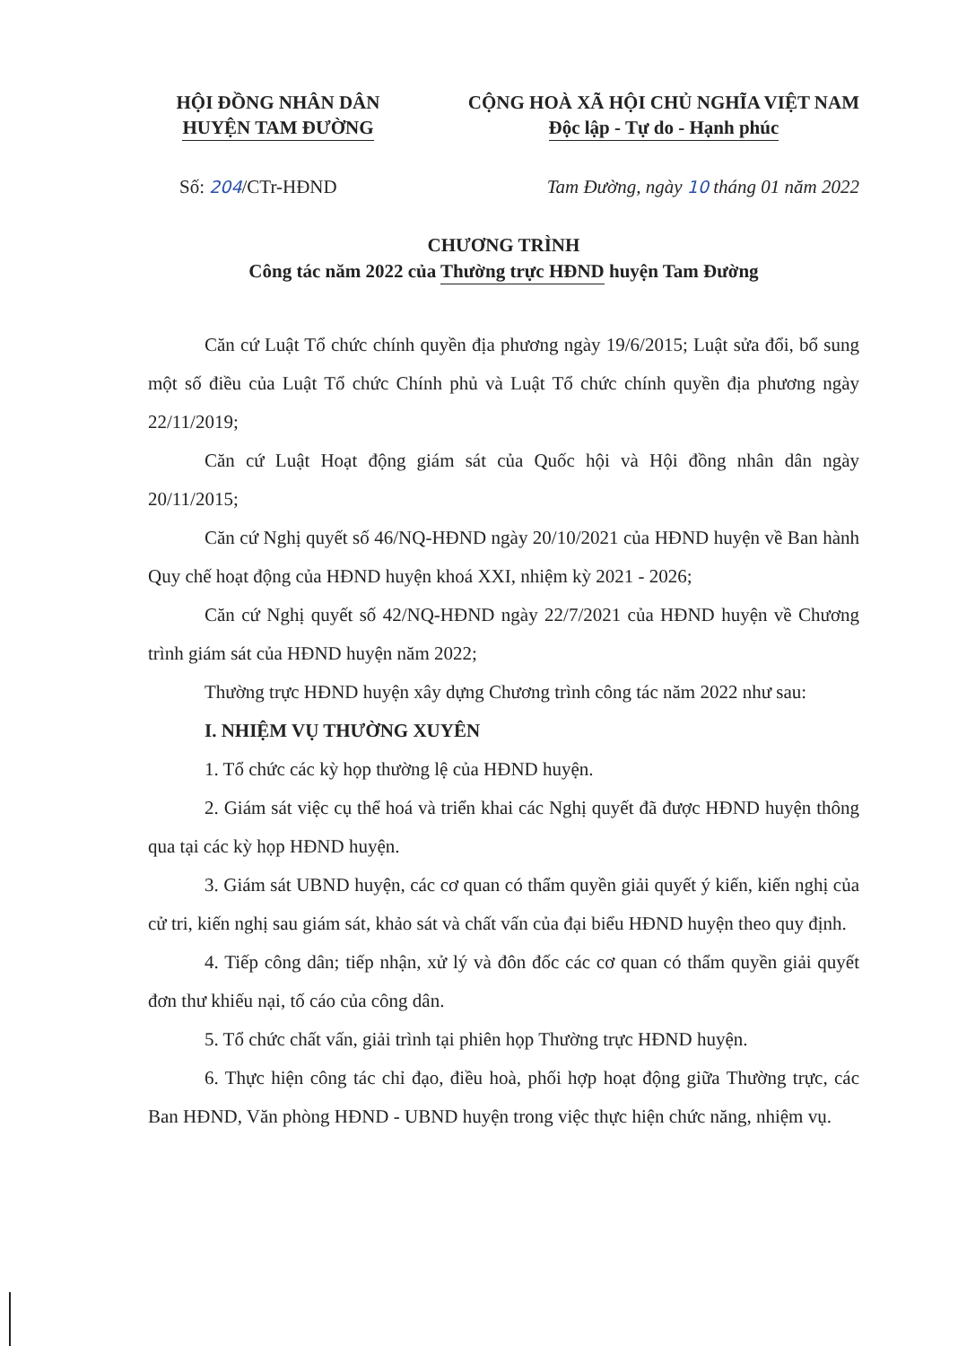HỘI ĐỒNG NHÂN DÂN
HUYỆN TAM ĐƯỜNG
CỘNG HOÀ XÃ HỘI CHỦ NGHĨA VIỆT NAM
Độc lập - Tự do - Hạnh phúc
Số: 204/CTr-HĐND Tam Đường, ngày 10 tháng 01 năm 2022
CHƯƠNG TRÌNH
Công tác năm 2022 của Thường trực HĐND huyện Tam Đường
Căn cứ Luật Tổ chức chính quyền địa phương ngày 19/6/2015; Luật sửa đổi, bổ sung một số điều của Luật Tổ chức Chính phủ và Luật Tổ chức chính quyền địa phương ngày 22/11/2019;
Căn cứ Luật Hoạt động giám sát của Quốc hội và Hội đồng nhân dân ngày 20/11/2015;
Căn cứ Nghị quyết số 46/NQ-HĐND ngày 20/10/2021 của HĐND huyện về Ban hành Quy chế hoạt động của HĐND huyện khoá XXI, nhiệm kỳ 2021 - 2026;
Căn cứ Nghị quyết số 42/NQ-HĐND ngày 22/7/2021 của HĐND huyện về Chương trình giám sát của HĐND huyện năm 2022;
Thường trực HĐND huyện xây dựng Chương trình công tác năm 2022 như sau:
I. NHIỆM VỤ THƯỜNG XUYÊN
1. Tổ chức các kỳ họp thường lệ của HĐND huyện.
2. Giám sát việc cụ thể hoá và triển khai các Nghị quyết đã được HĐND huyện thông qua tại các kỳ họp HĐND huyện.
3. Giám sát UBND huyện, các cơ quan có thẩm quyền giải quyết ý kiến, kiến nghị của cử tri, kiến nghị sau giám sát, khảo sát và chất vấn của đại biểu HĐND huyện theo quy định.
4. Tiếp công dân; tiếp nhận, xử lý và đôn đốc các cơ quan có thẩm quyền giải quyết đơn thư khiếu nại, tố cáo của công dân.
5. Tổ chức chất vấn, giải trình tại phiên họp Thường trực HĐND huyện.
6. Thực hiện công tác chỉ đạo, điều hoà, phối hợp hoạt động giữa Thường trực, các Ban HĐND, Văn phòng HĐND - UBND huyện trong việc thực hiện chức năng, nhiệm vụ.